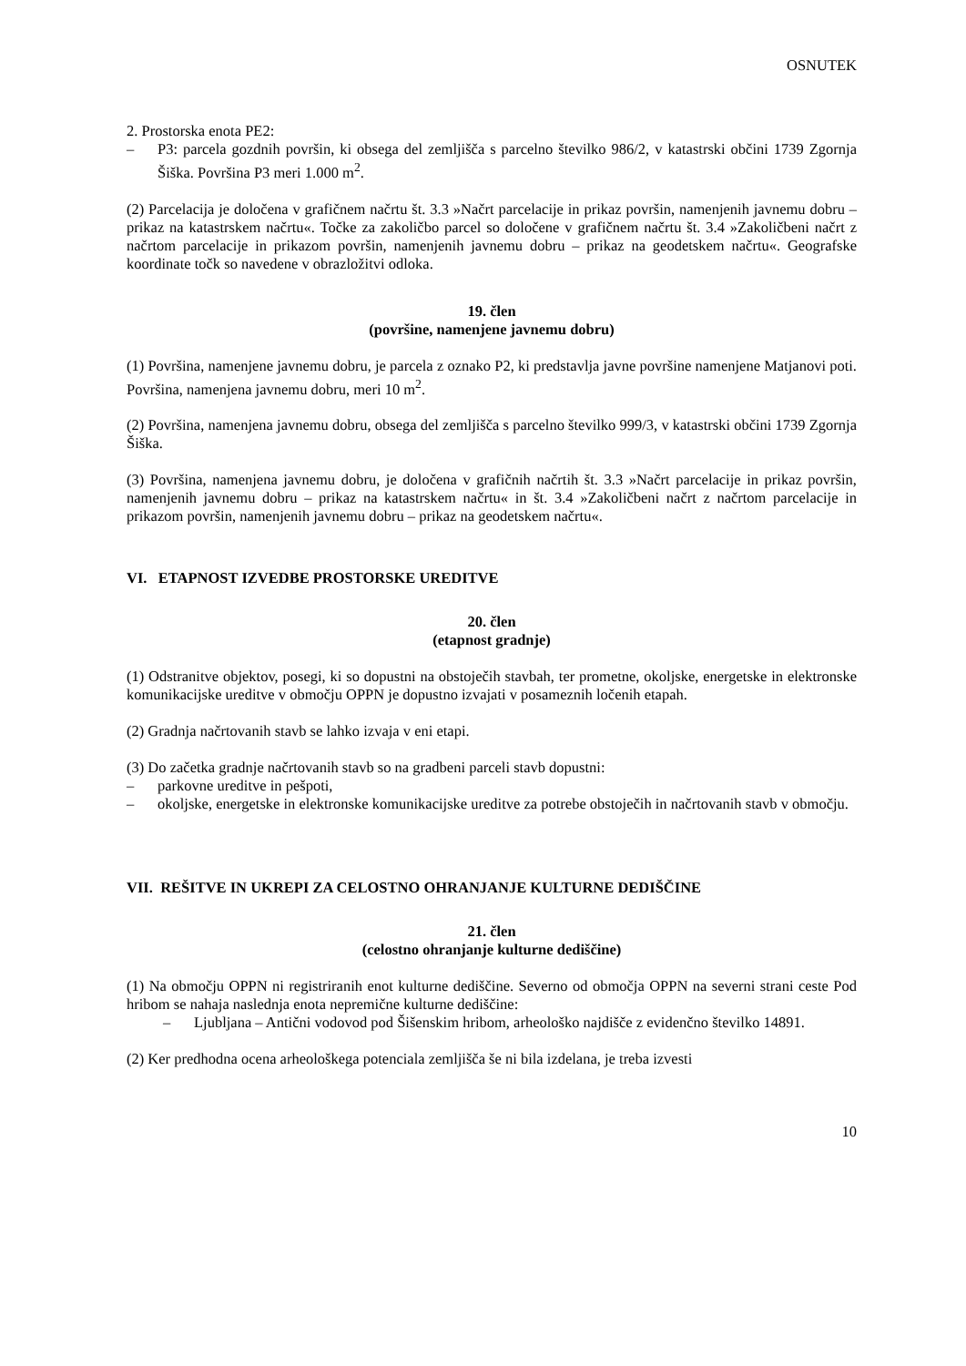OSNUTEK
2. Prostorska enota PE2:
– P3: parcela gozdnih površin, ki obsega del zemljišča s parcelno številko 986/2, v katastrski občini 1739 Zgornja Šiška. Površina P3 meri 1.000 m<sup>2</sup>.
(2) Parcelacija je določena v grafičnem načrtu št. 3.3 »Načrt parcelacije in prikaz površin, namenjenih javnemu dobru – prikaz na katastrskem načrtu«. Točke za zakoličbo parcel so določene v grafičnem načrtu št. 3.4 »Zakoličbeni načrt z načrtom parcelacije in prikazom površin, namenjenih javnemu dobru – prikaz na geodetskem načrtu«. Geografske koordinate točk so navedene v obrazložitvi odloka.
19. člen
(površine, namenjene javnemu dobru)
(1) Površina, namenjene javnemu dobru, je parcela z oznako P2, ki predstavlja javne površine namenjene Matjanovi poti. Površina, namenjena javnemu dobru, meri 10 m<sup>2</sup>.
(2) Površina, namenjena javnemu dobru, obsega del zemljišča s parcelno številko 999/3, v katastrski občini 1739 Zgornja Šiška.
(3) Površina, namenjena javnemu dobru, je določena v grafičnih načrtih št. 3.3 »Načrt parcelacije in prikaz površin, namenjenih javnemu dobru – prikaz na katastrskem načrtu« in št. 3.4 »Zakoličbeni načrt z načrtom parcelacije in prikazom površin, namenjenih javnemu dobru – prikaz na geodetskem načrtu«.
VI. ETAPNOST IZVEDBE PROSTORSKE UREDITVE
20. člen
(etapnost gradnje)
(1) Odstranitve objektov, posegi, ki so dopustni na obstoječih stavbah, ter prometne, okoljske, energetske in elektronske komunikacijske ureditve v območju OPPN je dopustno izvajati v posameznih ločenih etapah.
(2) Gradnja načrtovanih stavb se lahko izvaja v eni etapi.
(3) Do začetka gradnje načrtovanih stavb so na gradbeni parceli stavb dopustni:
– parkovne ureditve in pešpoti,
– okoljske, energetske in elektronske komunikacijske ureditve za potrebe obstoječih in načrtovanih stavb v območju.
VII. REŠITVE IN UKREPI ZA CELOSTNO OHRANJANJE KULTURNE DEDIŠČINE
21. člen
(celostno ohranjanje kulturne dediščine)
(1) Na območju OPPN ni registriranih enot kulturne dediščine. Severno od območja OPPN na severni strani ceste Pod hribom se nahaja naslednja enota nepremične kulturne dediščine:
– Ljubljana – Antični vodovod pod Šišenskim hribom, arheološko najdišče z evidenčno številko 14891.
(2) Ker predhodna ocena arheološkega potenciala zemljišča še ni bila izdelana, je treba izvesti
10